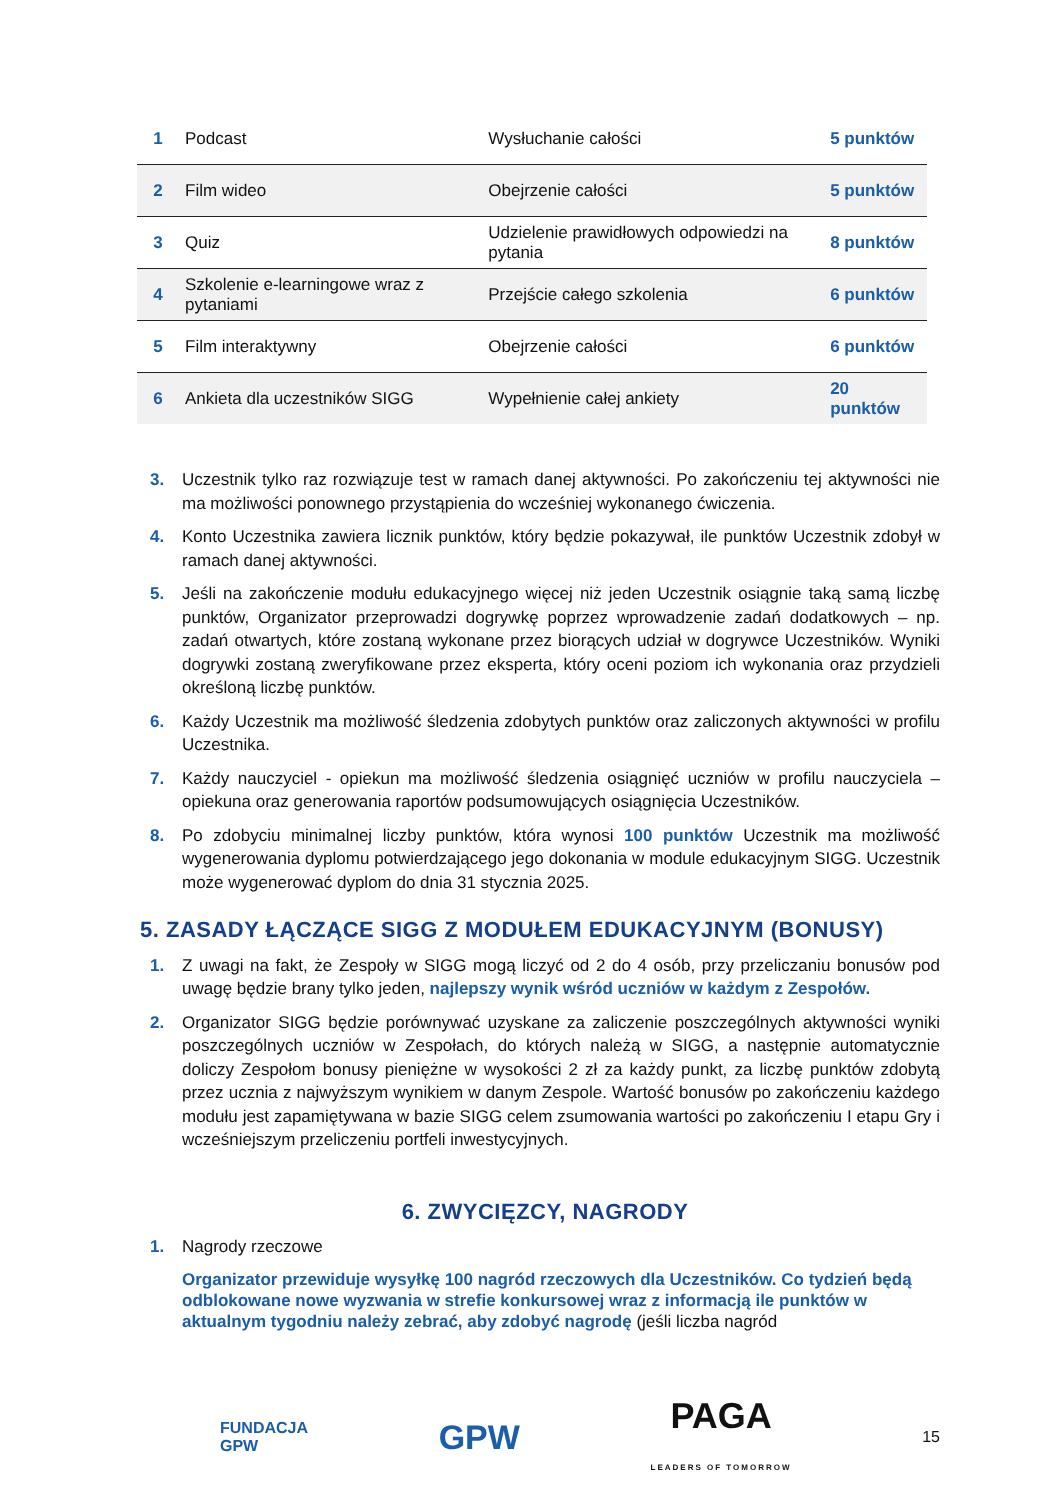| 1 | Podcast | Wysłuchanie całości | 5 punktów |
| 2 | Film wideo | Obejrzenie całości | 5 punktów |
| 3 | Quiz | Udzielenie prawidłowych odpowiedzi na pytania | 8 punktów |
| 4 | Szkolenie e-learningowe wraz z pytaniami | Przejście całego szkolenia | 6 punktów |
| 5 | Film interaktywny | Obejrzenie całości | 6 punktów |
| 6 | Ankieta dla uczestników SIGG | Wypełnienie całej ankiety | 20 punktów |
3. Uczestnik tylko raz rozwiązuje test w ramach danej aktywności. Po zakończeniu tej aktywności nie ma możliwości ponownego przystąpienia do wcześniej wykonanego ćwiczenia.
4. Konto Uczestnika zawiera licznik punktów, który będzie pokazywał, ile punktów Uczestnik zdobył w ramach danej aktywności.
5. Jeśli na zakończenie modułu edukacyjnego więcej niż jeden Uczestnik osiągnie taką samą liczbę punktów, Organizator przeprowadzi dogrywkę poprzez wprowadzenie zadań dodatkowych – np. zadań otwartych, które zostaną wykonane przez biorących udział w dogrywce Uczestników. Wyniki dogrywki zostaną zweryfikowane przez eksperta, który oceni poziom ich wykonania oraz przydzieli określoną liczbę punktów.
6. Każdy Uczestnik ma możliwość śledzenia zdobytych punktów oraz zaliczonych aktywności w profilu Uczestnika.
7. Każdy nauczyciel - opiekun ma możliwość śledzenia osiągnięć uczniów w profilu nauczyciela – opiekuna oraz generowania raportów podsumowujących osiągnięcia Uczestników.
8. Po zdobyciu minimalnej liczby punktów, która wynosi 100 punktów Uczestnik ma możliwość wygenerowania dyplomu potwierdzającego jego dokonania w module edukacyjnym SIGG. Uczestnik może wygenerować dyplom do dnia 31 stycznia 2025.
5. ZASADY ŁĄCZĄCE SIGG Z MODUŁEM EDUKACYJNYM (BONUSY)
1. Z uwagi na fakt, że Zespoły w SIGG mogą liczyć od 2 do 4 osób, przy przeliczaniu bonusów pod uwagę będzie brany tylko jeden, najlepszy wynik wśród uczniów w każdym z Zespołów.
2. Organizator SIGG będzie porównywać uzyskane za zaliczenie poszczególnych aktywności wyniki poszczególnych uczniów w Zespołach, do których należą w SIGG, a następnie automatycznie doliczy Zespołom bonusy pieniężne w wysokości 2 zł za każdy punkt, za liczbę punktów zdobytą przez ucznia z najwyższym wynikiem w danym Zespole. Wartość bonusów po zakończeniu każdego modułu jest zapamiętywana w bazie SIGG celem zsumowania wartości po zakończeniu I etapu Gry i wcześniejszym przeliczeniu portfeli inwestycyjnych.
6. ZWYCIĘZCY, NAGRODY
1. Nagrody rzeczowe
Organizator przewiduje wysyłkę 100 nagród rzeczowych dla Uczestników. Co tydzień będą odblokowane nowe wyzwania w strefie konkursowej wraz z informacją ile punktów w aktualnym tygodniu należy zebrać, aby zdobyć nagrodę (jeśli liczba nagród
FUNDACJA
GPW GPW PAGA
LEADERS OF TOMORROW 15